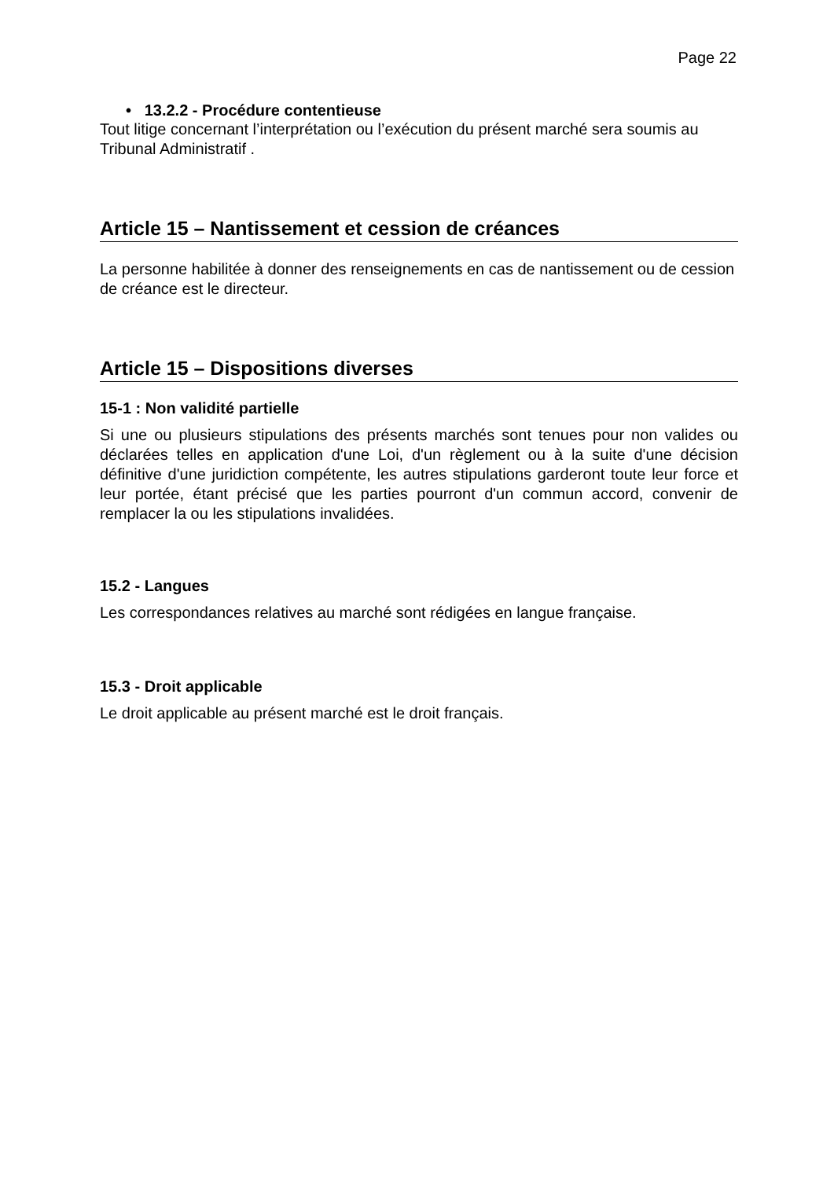Page 22
• 13.2.2 - Procédure contentieuse
Tout litige concernant l’interprétation ou l’exécution du présent marché sera soumis au Tribunal Administratif .
Article 15 – Nantissement et cession de créances
La personne habilitée à donner des renseignements en cas de nantissement ou de cession de créance est le directeur.
Article 15 – Dispositions diverses
15-1 : Non validité partielle
Si une ou plusieurs stipulations des présents marchés sont tenues pour non valides ou déclarées telles en application d'une Loi, d'un règlement ou à la suite d'une décision définitive d'une juridiction compétente, les autres stipulations garderont toute leur force et leur portée, étant précisé que les parties pourront d'un commun accord, convenir de remplacer la ou les stipulations invalidées.
15.2 - Langues
Les correspondances relatives au marché sont rédigées en langue française.
15.3 - Droit applicable
Le droit applicable au présent marché est le droit français.